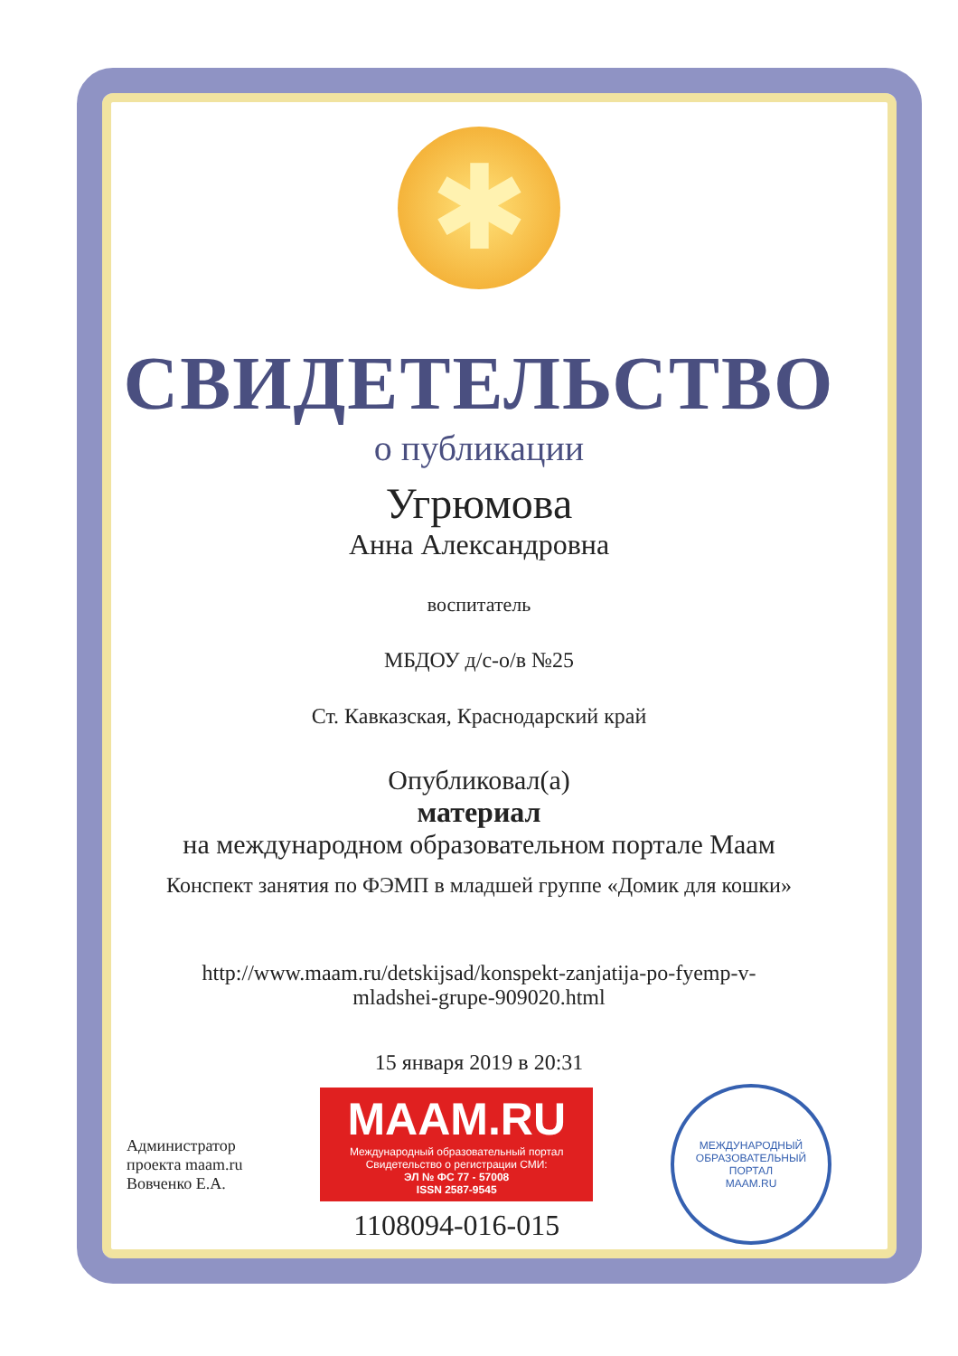✱
СВИДЕТЕЛЬСТВО
о публикации
Угрюмова
Анна Александровна
воспитатель
МБДОУ д/с-о/в №25
Ст. Кавказская, Краснодарский край
Опубликовал(а)
материал
на международном образовательном портале Маам
Конспект занятия по ФЭМП в младшей группе «Домик для кошки»
http://www.maam.ru/detskijsad/konspekt-zanjatija-po-fyemp-v-
mladshei-grupe-909020.html
15 января 2019 в 20:31
Администратор
проекта maam.ru
Вовченко Е.А.
MAAM.RU
Международный образовательный портал
Свидетельство о регистрации СМИ:
ЭЛ № ФС 77 - 57008
ISSN 2587-9545
1108094-016-015
МЕЖДУНАРОДНЫЙ ОБРАЗОВАТЕЛЬНЫЙ ПОРТАЛ
MAAM.RU